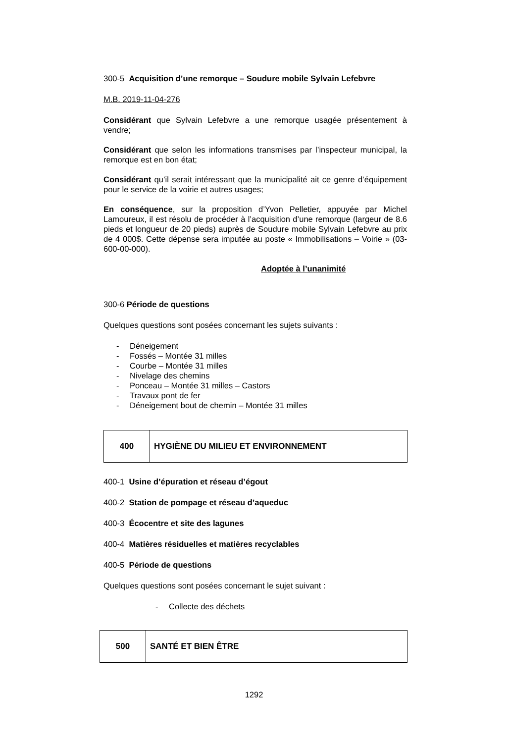300-5 Acquisition d’une remorque – Soudure mobile Sylvain Lefebvre
M.B. 2019-11-04-276
Considérant que Sylvain Lefebvre a une remorque usagée présentement à vendre;
Considérant que selon les informations transmises par l’inspecteur municipal, la remorque est en bon état;
Considérant qu’il serait intéressant que la municipalité ait ce genre d’équipement pour le service de la voirie et autres usages;
En conséquence, sur la proposition d’Yvon Pelletier, appuyée par Michel Lamoureux, il est résolu de procéder à l’acquisition d’une remorque (largeur de 8.6 pieds et longueur de 20 pieds) auprès de Soudure mobile Sylvain Lefebvre au prix de 4 000$. Cette dépense sera imputée au poste « Immobilisations – Voirie » (03-600-00-000).
Adoptée à l’unanimité
300-6 Période de questions
Quelques questions sont posées concernant les sujets suivants :
- Déneigement
- Fossés – Montée 31 milles
- Courbe – Montée 31 milles
- Nivelage des chemins
- Ponceau – Montée 31 milles – Castors
- Travaux pont de fer
- Déneigement bout de chemin – Montée 31 milles
| 400 | HYGIÈNE DU MILIEU ET ENVIRONNEMENT |
400-1 Usine d’épuration et réseau d’égout
400-2 Station de pompage et réseau d’aqueduc
400-3 Écocentre et site des lagunes
400-4 Matières résiduelles et matières recyclables
400-5 Période de questions
Quelques questions sont posées concernant le sujet suivant :
- Collecte des déchets
| 500 | SANTÉ ET BIEN ÊTRE |
1292